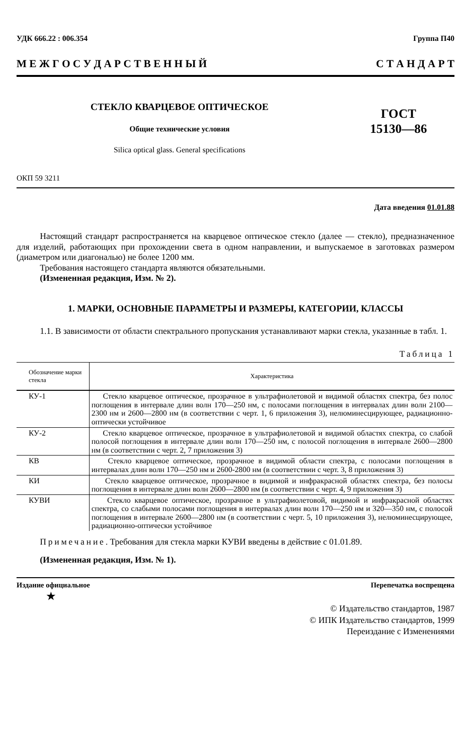УДК 666.22 : 006.354 Группа П40
М Е Ж Г О С У Д А Р С Т В Е Н Н Ы Й С Т А Н Д А Р Т
СТЕКЛО КВАРЦЕВОЕ ОПТИЧЕСКОЕ
Общие технические условия
Silica optical glass. General specifications
ГОСТ
15130—86
ОКП 59 3211
Дата введения 01.01.88
Настоящий стандарт распространяется на кварцевое оптическое стекло (далее — стекло), предназначенное для изделий, работающих при прохождении света в одном направлении, и выпускаемое в заготовках размером (диаметром или диагональю) не более 1200 мм.
Требования настоящего стандарта являются обязательными.
(Измененная редакция, Изм. № 2).
1. МАРКИ, ОСНОВНЫЕ ПАРАМЕТРЫ И РАЗМЕРЫ, КАТЕГОРИИ, КЛАССЫ
1.1. В зависимости от области спектрального пропускания устанавливают марки стекла, указанные в табл. 1.
Таблица 1
| Обозначение марки стекла | Характеристика |
| --- | --- |
| КУ-1 | Стекло кварцевое оптическое, прозрачное в ультрафиолетовой и видимой областях спектра, без полос поглощения в интервале длин волн 170—250 нм, с полосами поглощения в интервалах длин волн 2100—2300 нм и 2600—2800 нм (в соответствии с черт. 1, 6 приложения 3), нелюминесцирующее, радиационно-оптически устойчивое |
| КУ-2 | Стекло кварцевое оптическое, прозрачное в ультрафиолетовой и видимой областях спектра, со слабой полосой поглощения в интервале длин волн 170—250 нм, с полосой поглощения в интервале 2600—2800 нм (в соответствии с черт. 2, 7 приложения 3) |
| КВ | Стекло кварцевое оптическое, прозрачное в видимой области спектра, с полосами поглощения в интервалах длин волн 170—250 нм и 2600-2800 нм (в соответствии с черт. 3, 8 приложения 3) |
| КИ | Стекло кварцевое оптическое, прозрачное в видимой и инфракрасной областях спектра, без полосы поглощения в интервале длин волн 2600—2800 нм (в соответствии с черт. 4, 9 приложения 3) |
| КУВИ | Стекло кварцевое оптическое, прозрачное в ультрафиолетовой, видимой и инфракрасной областях спектра, со слабыми полосами поглощения в интервалах длин волн 170—250 нм и 320—350 нм, с полосой поглощения в интервале 2600—2800 нм (в соответствии с черт. 5, 10 приложения 3), нелюминесцирующее, радиационно-оптически устойчивое |
Примечание. Требования для стекла марки КУВИ введены в действие с 01.01.89.
(Измененная редакция, Изм. № 1).
Издание официальное Перепечатка воспрещена
★
© Издательство стандартов, 1987
© ИПК Издательство стандартов, 1999
Переиздание с Изменениями